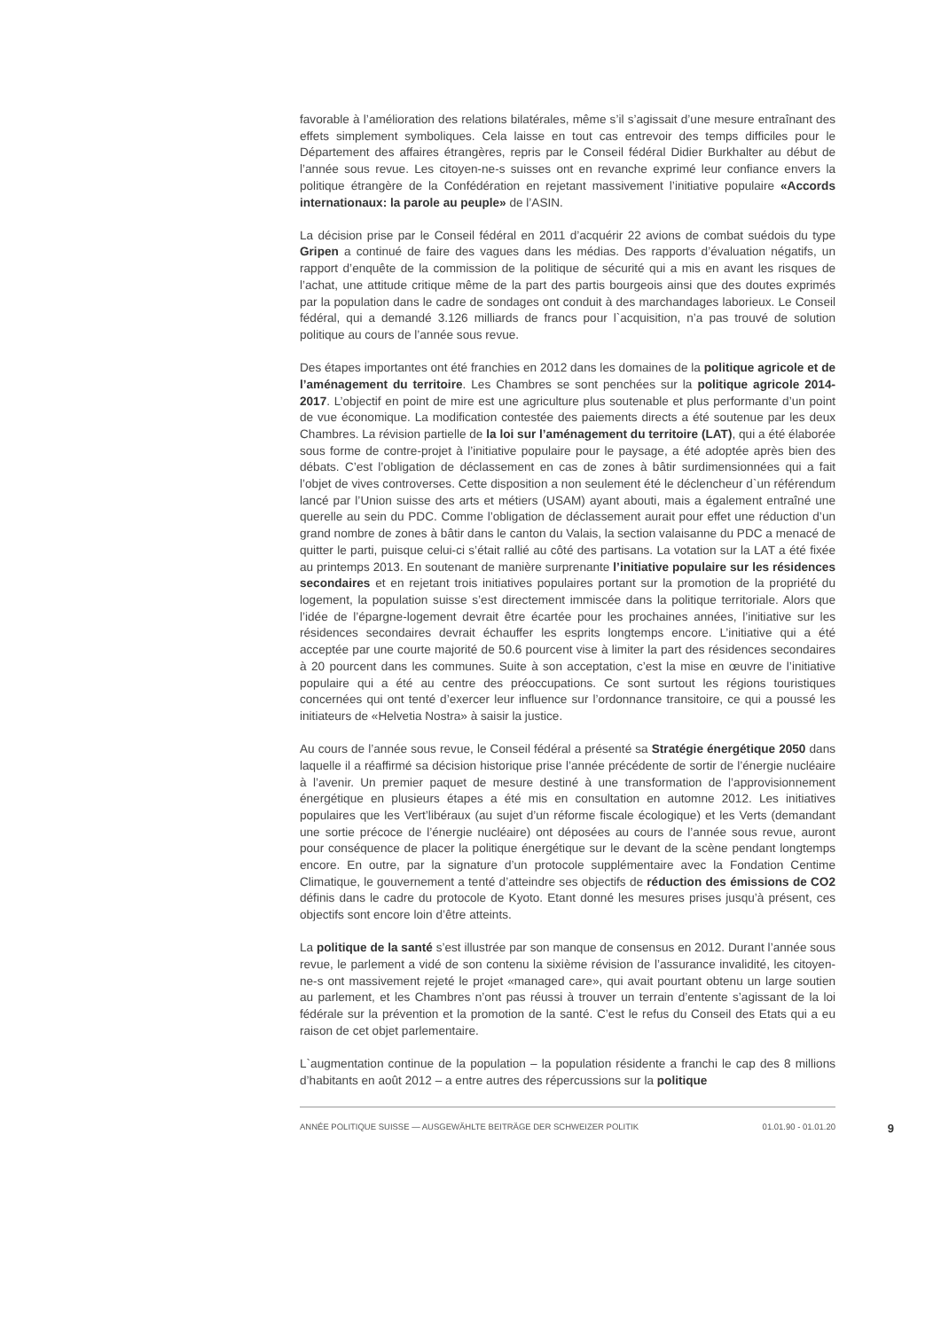favorable à l’amélioration des relations bilatérales, même s’il s’agissait d’une mesure entraînant des effets simplement symboliques. Cela laisse en tout cas entrevoir des temps difficiles pour le Département des affaires étrangères, repris par le Conseil fédéral Didier Burkhalter au début de l’année sous revue. Les citoyen-ne-s suisses ont en revanche exprimé leur confiance envers la politique étrangère de la Confédération en rejetant massivement l’initiative populaire «Accords internationaux: la parole au peuple» de l’ASIN.
La décision prise par le Conseil fédéral en 2011 d’acquérir 22 avions de combat suédois du type Gripen a continué de faire des vagues dans les médias. Des rapports d’évaluation négatifs, un rapport d’enquête de la commission de la politique de sécurité qui a mis en avant les risques de l’achat, une attitude critique même de la part des partis bourgeois ainsi que des doutes exprimés par la population dans le cadre de sondages ont conduit à des marchandages laborieux. Le Conseil fédéral, qui a demandé 3.126 milliards de francs pour l`acquisition, n’a pas trouvé de solution politique au cours de l’année sous revue.
Des étapes importantes ont été franchies en 2012 dans les domaines de la politique agricole et de l’aménagement du territoire. Les Chambres se sont penchées sur la politique agricole 2014-2017. L’objectif en point de mire est une agriculture plus soutenable et plus performante d’un point de vue économique. La modification contestée des paiements directs a été soutenue par les deux Chambres. La révision partielle de la loi sur l’aménagement du territoire (LAT), qui a été élaborée sous forme de contre-projet à l’initiative populaire pour le paysage, a été adoptée après bien des débats. C’est l’obligation de déclassement en cas de zones à bâtir surdimensionnées qui a fait l’objet de vives controverses. Cette disposition a non seulement été le déclencheur d`un référendum lancé par l’Union suisse des arts et métiers (USAM) ayant abouti, mais a également entraîné une querelle au sein du PDC. Comme l’obligation de déclassement aurait pour effet une réduction d’un grand nombre de zones à bâtir dans le canton du Valais, la section valaisanne du PDC a menacé de quitter le parti, puisque celui-ci s’était rallié au côté des partisans. La votation sur la LAT a été fixée au printemps 2013. En soutenant de manière surprenante l’initiative populaire sur les résidences secondaires et en rejetant trois initiatives populaires portant sur la promotion de la propriété du logement, la population suisse s’est directement immiscée dans la politique territoriale. Alors que l’idée de l’épargne-logement devrait être écartée pour les prochaines années, l’initiative sur les résidences secondaires devrait échauffer les esprits longtemps encore. L’initiative qui a été acceptée par une courte majorité de 50.6 pourcent vise à limiter la part des résidences secondaires à 20 pourcent dans les communes. Suite à son acceptation, c’est la mise en œuvre de l’initiative populaire qui a été au centre des préoccupations. Ce sont surtout les régions touristiques concernées qui ont tenté d’exercer leur influence sur l’ordonnance transitoire, ce qui a poussé les initiateurs de «Helvetia Nostra» à saisir la justice.
Au cours de l’année sous revue, le Conseil fédéral a présenté sa Stratégie énergétique 2050 dans laquelle il a réaffirmé sa décision historique prise l’année précédente de sortir de l’énergie nucléaire à l’avenir. Un premier paquet de mesure destiné à une transformation de l’approvisionnement énergétique en plusieurs étapes a été mis en consultation en automne 2012. Les initiatives populaires que les Vert’libéraux (au sujet d’un réforme fiscale écologique) et les Verts (demandant une sortie précoce de l’énergie nucléaire) ont déposées au cours de l’année sous revue, auront pour conséquence de placer la politique énergétique sur le devant de la scène pendant longtemps encore. En outre, par la signature d’un protocole supplémentaire avec la Fondation Centime Climatique, le gouvernement a tenté d’atteindre ses objectifs de réduction des émissions de CO2 définis dans le cadre du protocole de Kyoto. Etant donné les mesures prises jusqu’à présent, ces objectifs sont encore loin d’être atteints.
La politique de la santé s’est illustrée par son manque de consensus en 2012. Durant l’année sous revue, le parlement a vidé de son contenu la sixième révision de l’assurance invalidité, les citoyen-ne-s ont massivement rejeté le projet «managed care», qui avait pourtant obtenu un large soutien au parlement, et les Chambres n’ont pas réussi à trouver un terrain d’entente s’agissant de la loi fédérale sur la prévention et la promotion de la santé. C’est le refus du Conseil des Etats qui a eu raison de cet objet parlementaire.
L`augmentation continue de la population – la population résidente a franchi le cap des 8 millions d’habitants en août 2012 – a entre autres des répercussions sur la politique
ANNÉE POLITIQUE SUISSE — AUSGEWÄHLTE BEITRÄGE DER SCHWEIZER POLITIK 01.01.90 - 01.01.20 9